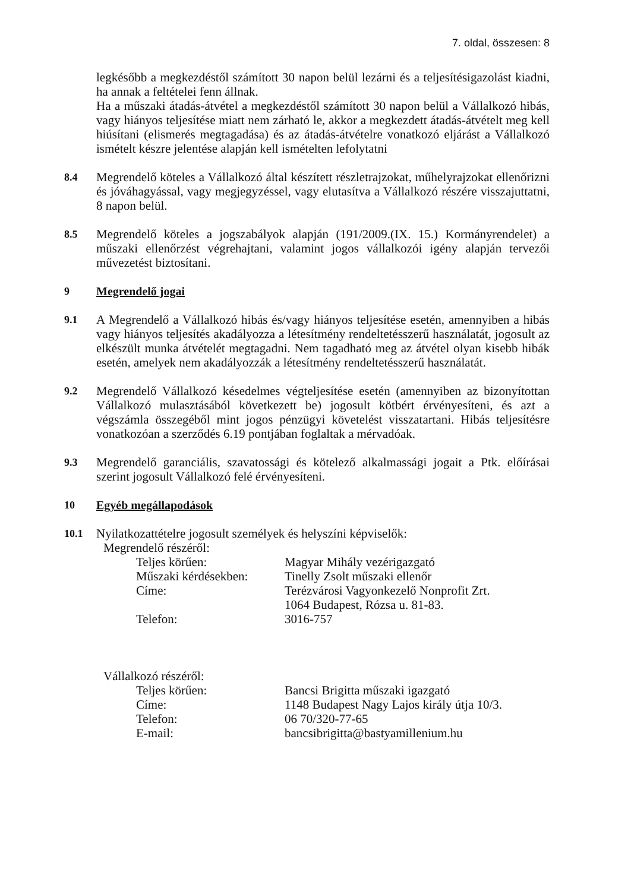7. oldal, összesen: 8
legkésőbb a megkezdéstől számított 30 napon belül lezárni és a teljesítésigazolást kiadni, ha annak a feltételei fenn állnak.
Ha a műszaki átadás-átvétel a megkezdéstől számított 30 napon belül a Vállalkozó hibás, vagy hiányos teljesítése miatt nem zárható le, akkor a megkezdett átadás-átvételt meg kell hiúsítani (elismerés megtagadása) és az átadás-átvételre vonatkozó eljárást a Vállalkozó ismételt készre jelentése alapján kell ismételten lefolytatni
8.4
Megrendelő köteles a Vállalkozó által készített részletrajzokat, műhelyrajzokat ellenőrizni és jóváhagyással, vagy megjegyzéssel, vagy elutasítva a Vállalkozó részére visszajuttatni, 8 napon belül.
8.5
Megrendelő köteles a jogszabályok alapján (191/2009.(IX. 15.) Kormányrendelet) a műszaki ellenőrzést végrehajtani, valamint jogos vállalkozói igény alapján tervezői művezetést biztosítani.
9 Megrendelő jogai
9.1
A Megrendelő a Vállalkozó hibás és/vagy hiányos teljesítése esetén, amennyiben a hibás vagy hiányos teljesítés akadályozza a létesítmény rendeltetésszerű használatát, jogosult az elkészült munka átvételét megtagadni. Nem tagadható meg az átvétel olyan kisebb hibák esetén, amelyek nem akadályozzák a létesítmény rendeltetésszerű használatát.
9.2
Megrendelő Vállalkozó késedelmes végteljesítése esetén (amennyiben az bizonyítottan Vállalkozó mulasztásából következett be) jogosult kötbért érvényesíteni, és azt a végszámla összegéből mint jogos pénzügyi követelést visszatartani. Hibás teljesítésre vonatkozóan a szerződés 6.19 pontjában foglaltak a mérvadóak.
9.3
Megrendelő garanciális, szavatossági és kötelező alkalmassági jogait a Ptk. előírásai szerint jogosult Vállalkozó felé érvényesíteni.
10 Egyéb megállapodások
10.1
Nyilatkozattételre jogosult személyek és helyszíni képviselők:
Megrendelő részéről:
Teljes körűen:
Magyar Mihály vezérigazgató
Műszaki kérdésekben:
Tinelly Zsolt műszaki ellenőr
Címe:
Terézvárosi Vagyonkezelő Nonprofit Zrt.
1064 Budapest, Rózsa u. 81-83.
Telefon:
3016-757
Vállalkozó részéről:
Teljes körűen:
Bancsi Brigitta műszaki igazgató
Címe:
1148 Budapest Nagy Lajos király útja 10/3.
Telefon:
06 70/320-77-65
E-mail:
bancsibrigitta@bastyamillenium.hu